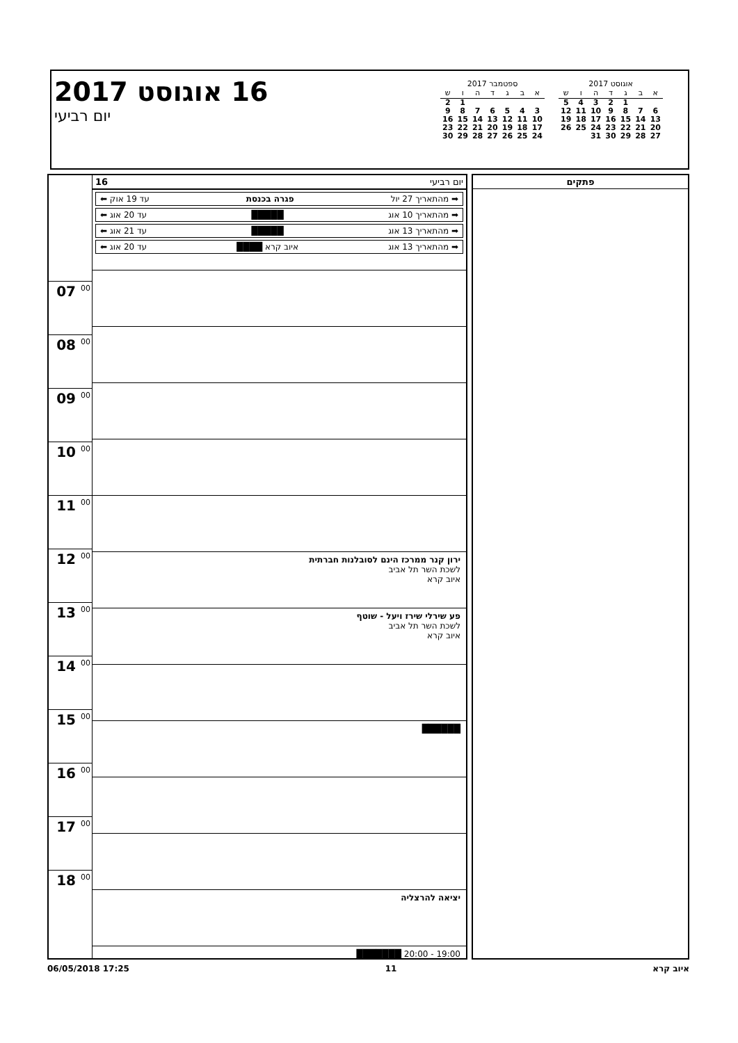16 אוגוסט 2017
יום רביעי
ספטמבר 2017
| א | ב | ג | ד | ה | ו | ש |
| --- | --- | --- | --- | --- | --- | --- |
| | | | | | 1 | 2 |
| 3 | 4 | 5 | 6 | 7 | 8 | 9 |
| 10 | 11 | 12 | 13 | 14 | 15 | 16 |
| 17 | 18 | 19 | 20 | 21 | 22 | 23 |
| 24 | 25 | 26 | 27 | 28 | 29 | 30 |
אוגוסט 2017
| א | ב | ג | ד | ה | ו | ש |
| --- | --- | --- | --- | --- | --- | --- |
| | | 1 | 2 | 3 | 4 | 5 |
| 6 | 7 | 8 | 9 | 10 | 11 | 12 |
| 13 | 14 | 15 | 16 | 17 | 18 | 19 |
| 20 | 21 | 22 | 23 | 24 | 25 | 26 |
| 27 | 28 | 29 | 30 | 31 | | |
07 <sup>00</sup>
08 <sup>00</sup>
09 <sup>00</sup>
10 <sup>00</sup>
11 <sup>00</sup>
12 <sup>00</sup>
13 <sup>00</sup>
14 <sup>00</sup>
15 <sup>00</sup>
16 <sup>00</sup>
17 <sup>00</sup>
18 <sup>00</sup>
יום רביעי 16
➡ מהתאריך 27 יול פגרה בכנסת עד 19 אוק ⬅
➡ מהתאריך 10 אוג █████ עד 20 אוג ⬅
➡ מהתאריך 13 אוג █████ עד 21 אוג ⬅
➡ מהתאריך 13 אוג איוב קרא ████ עד 20 אוג ⬅
ירון קנר ממרכז הינם לסובלנות חברתית
לשכת השר תל אביב
איוב קרא
פע שירלי שירז ויעל - שוטף
לשכת השר תל אביב
איוב קרא
██████
יציאה להרצליה
19:00 - 20:00 ███████
פתקים
06/05/2018 17:25 11 איוב קרא